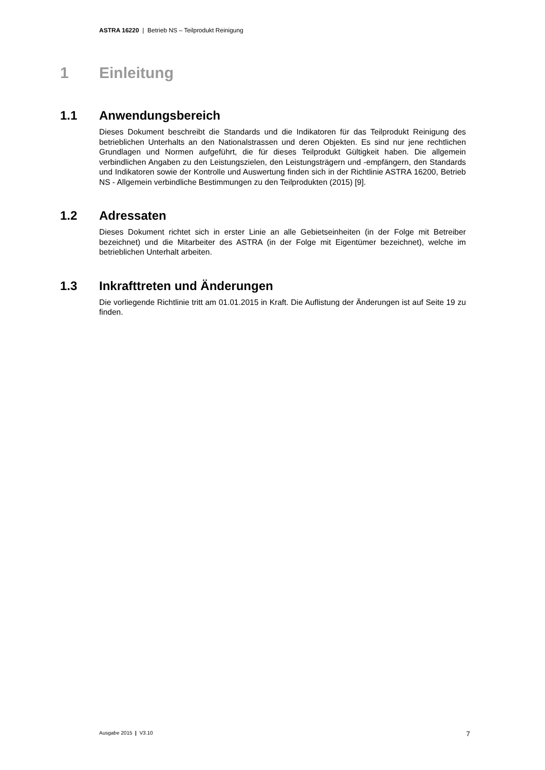ASTRA 16220 | Betrieb NS – Teilprodukt Reinigung
1 Einleitung
1.1 Anwendungsbereich
Dieses Dokument beschreibt die Standards und die Indikatoren für das Teilprodukt Reinigung des betrieblichen Unterhalts an den Nationalstrassen und deren Objekten. Es sind nur jene rechtlichen Grundlagen und Normen aufgeführt, die für dieses Teilprodukt Gültigkeit haben. Die allgemein verbindlichen Angaben zu den Leistungszielen, den Leistungsträgern und -empfängern, den Standards und Indikatoren sowie der Kontrolle und Auswertung finden sich in der Richtlinie ASTRA 16200, Betrieb NS - Allgemein verbindliche Bestimmungen zu den Teilprodukten (2015) [9].
1.2 Adressaten
Dieses Dokument richtet sich in erster Linie an alle Gebietseinheiten (in der Folge mit Betreiber bezeichnet) und die Mitarbeiter des ASTRA (in der Folge mit Eigentümer bezeichnet), welche im betrieblichen Unterhalt arbeiten.
1.3 Inkrafttreten und Änderungen
Die vorliegende Richtlinie tritt am 01.01.2015 in Kraft. Die Auflistung der Änderungen ist auf Seite 19 zu finden.
Ausgabe 2015 | V3.10 7